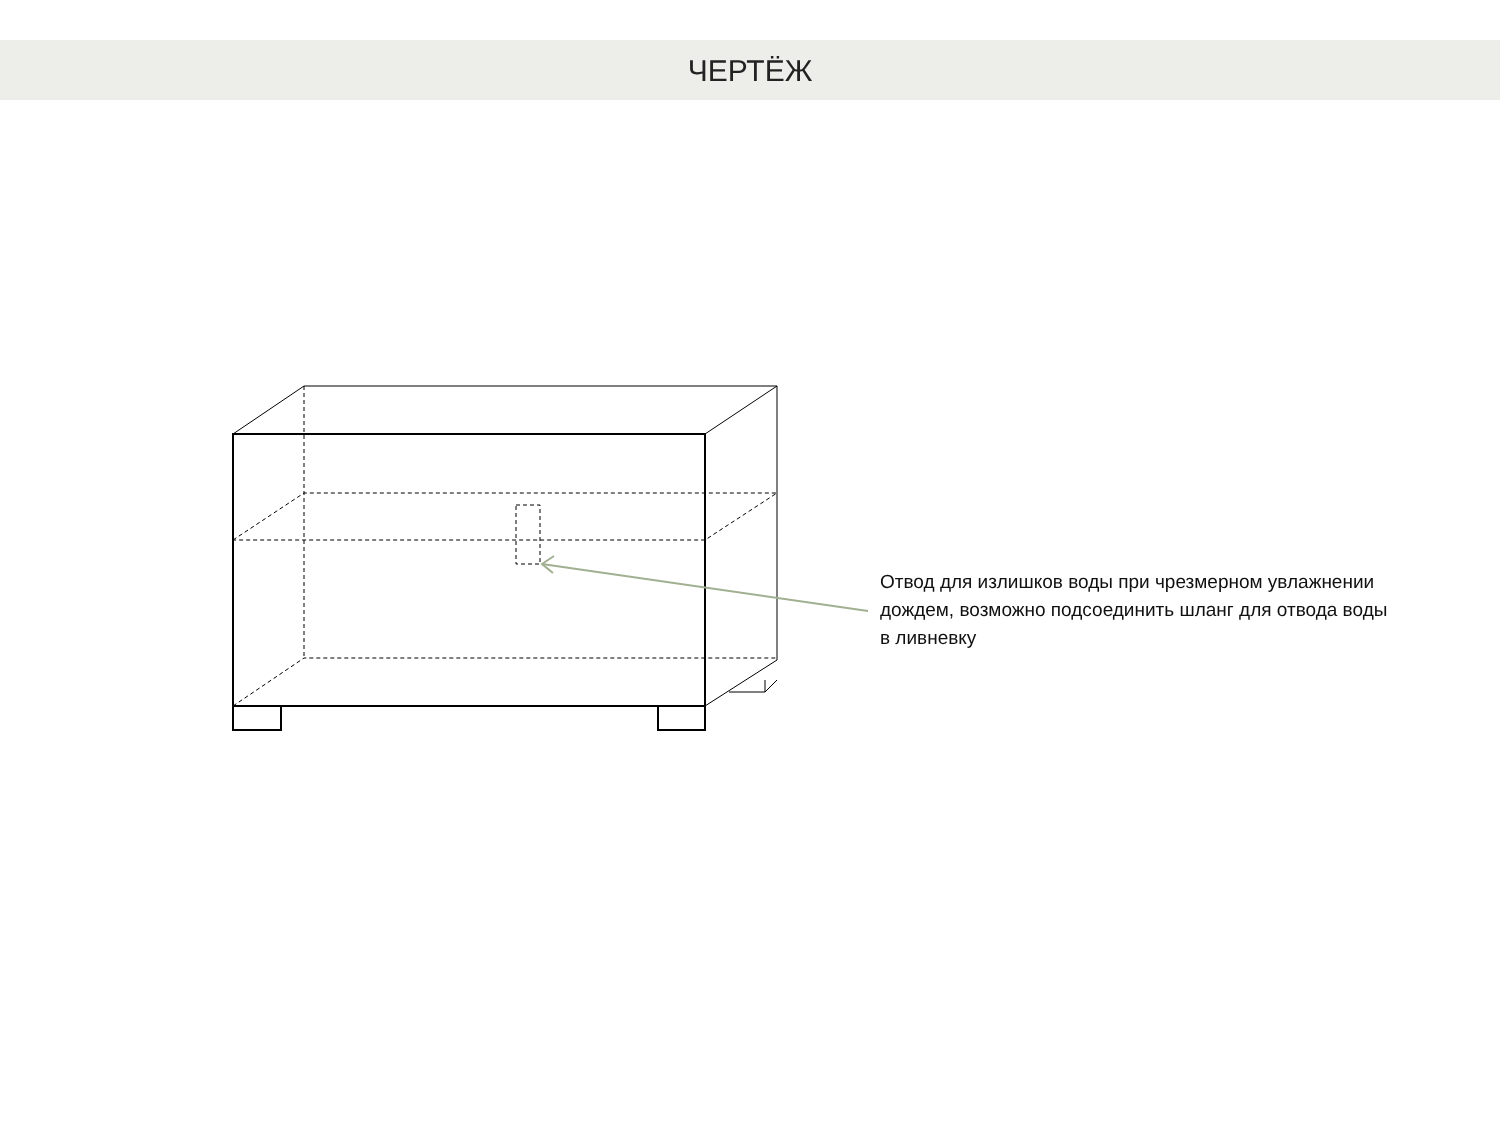ЧЕРТЁЖ
Отвод для излишков воды при чрезмерном увлажнении дождем, возможно подсоединить шланг для отвода воды в ливневку